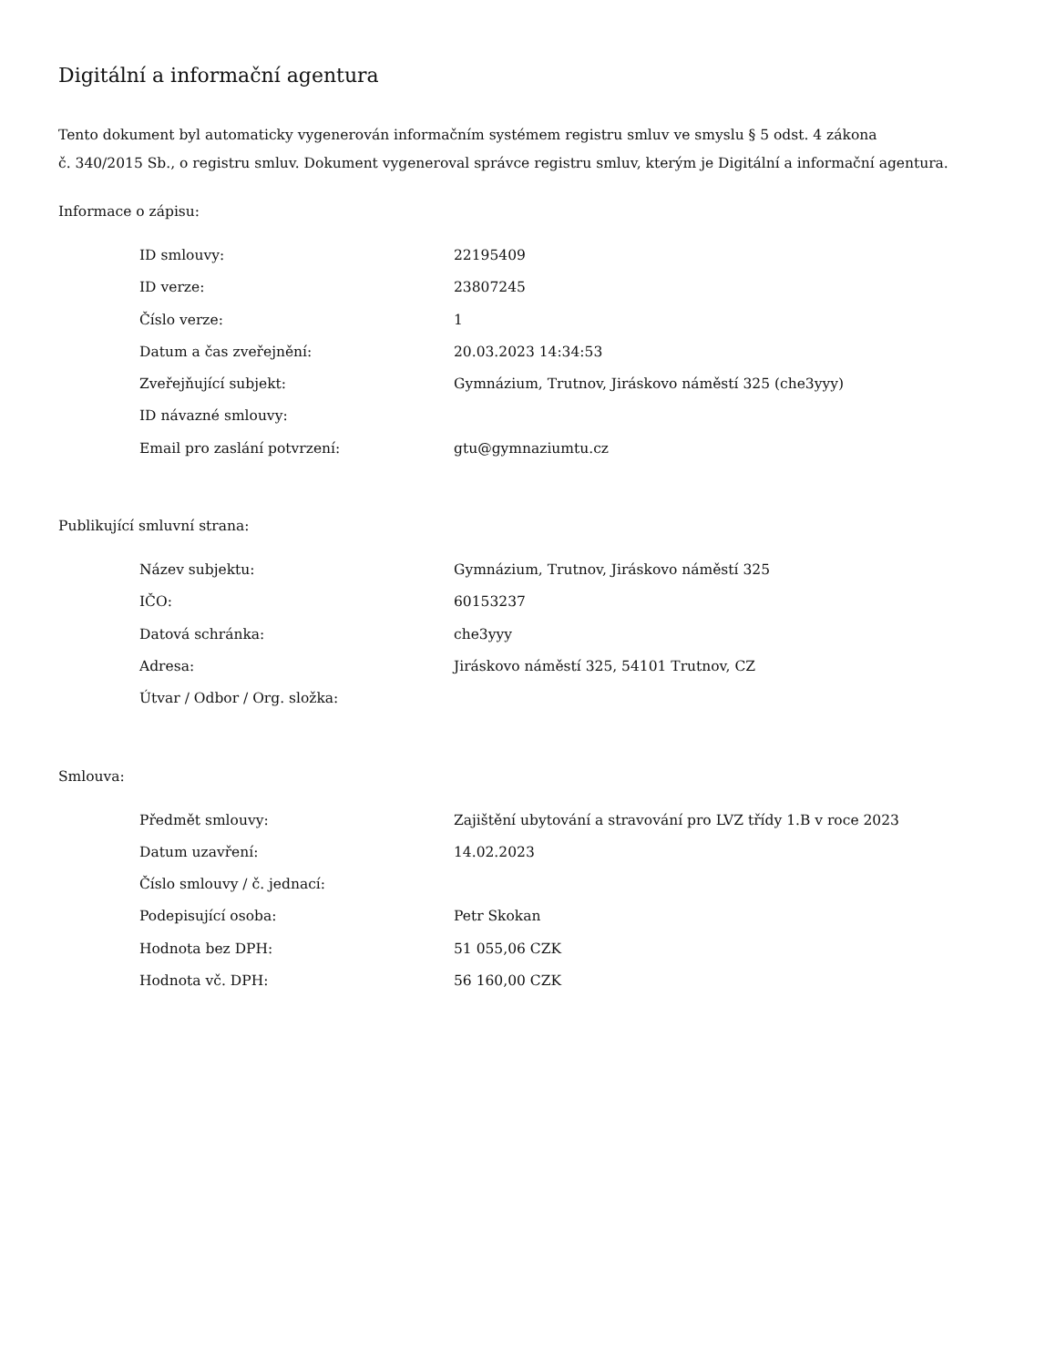Digitální a informační agentura
Tento dokument byl automaticky vygenerován informačním systémem registru smluv ve smyslu § 5 odst. 4 zákona
č. 340/2015 Sb., o registru smluv. Dokument vygeneroval správce registru smluv, kterým je Digitální a informační agentura.
Informace o zápisu:
| ID smlouvy: | 22195409 |
| ID verze: | 23807245 |
| Číslo verze: | 1 |
| Datum a čas zveřejnění: | 20.03.2023 14:34:53 |
| Zveřejňující subjekt: | Gymnázium, Trutnov, Jiráskovo náměstí 325 (che3yyy) |
| ID návazné smlouvy: | |
| Email pro zaslání potvrzení: | gtu@gymnaziumtu.cz |
Publikující smluvní strana:
| Název subjektu: | Gymnázium, Trutnov, Jiráskovo náměstí 325 |
| IČO: | 60153237 |
| Datová schránka: | che3yyy |
| Adresa: | Jiráskovo náměstí 325, 54101 Trutnov, CZ |
| Útvar / Odbor / Org. složka: | |
Smlouva:
| Předmět smlouvy: | Zajištění ubytování a stravování pro LVZ třídy 1.B v roce 2023 |
| Datum uzavření: | 14.02.2023 |
| Číslo smlouvy / č. jednací: | |
| Podepisující osoba: | Petr Skokan |
| Hodnota bez DPH: | 51 055,06 CZK |
| Hodnota vč. DPH: | 56 160,00 CZK |